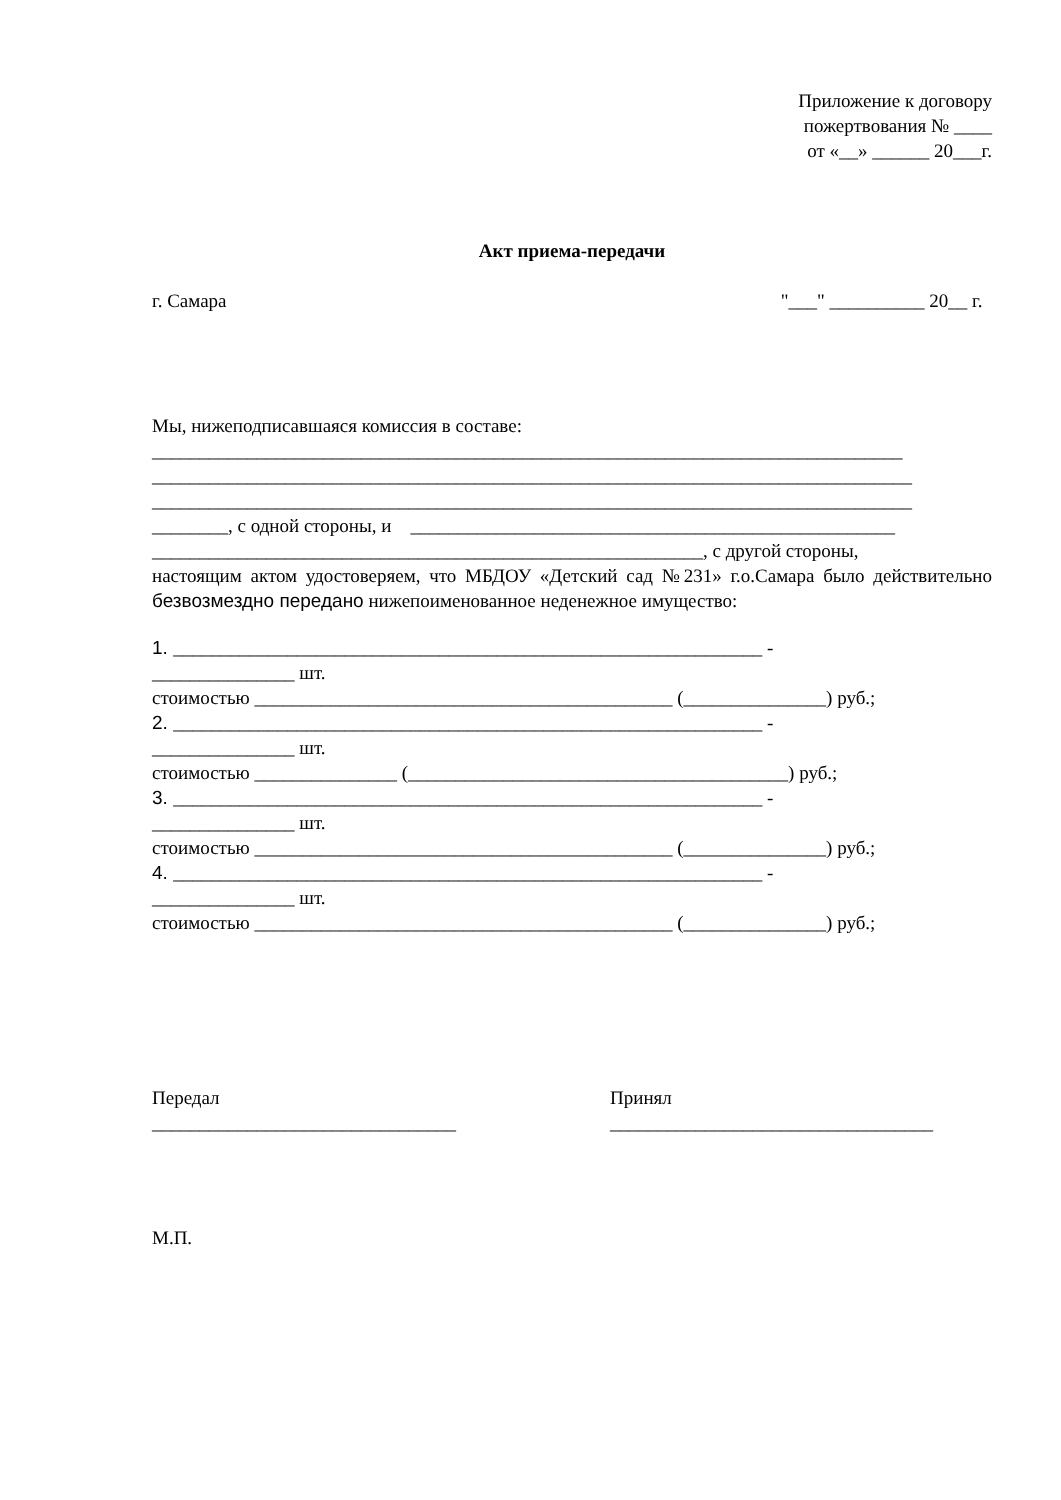Приложение к договору
пожертвования № ____
от «__» ______ 20___г.
Акт приема-передачи
г. Самара
"___" __________ 20__ г.
Мы, нижеподписавшаяся комиссия в составе:
_______________________________________________________________________________
________________________________________________________________________________
________________________________________________________________________________
________, с одной стороны, и ___________________________________________________
__________________________________________________________, с другой стороны,
настоящим актом удостоверяем, что МБДОУ «Детский сад №231» г.о.Самара было действительно безвозмездно передано нижепоименованное неденежное имущество:
1. ______________________________________________________________ -
_______________ шт.
стоимостью ____________________________________________ (_______________) руб.;
2. ______________________________________________________________ -
_______________ шт.
стоимостью _______________ (________________________________________) руб.;
3. ______________________________________________________________ -
_______________ шт.
стоимостью ____________________________________________ (_______________) руб.;
4. ______________________________________________________________ -
_______________ шт.
стоимостью ____________________________________________ (_______________) руб.;
Передал
________________________________
Принял
__________________________________
М.П.